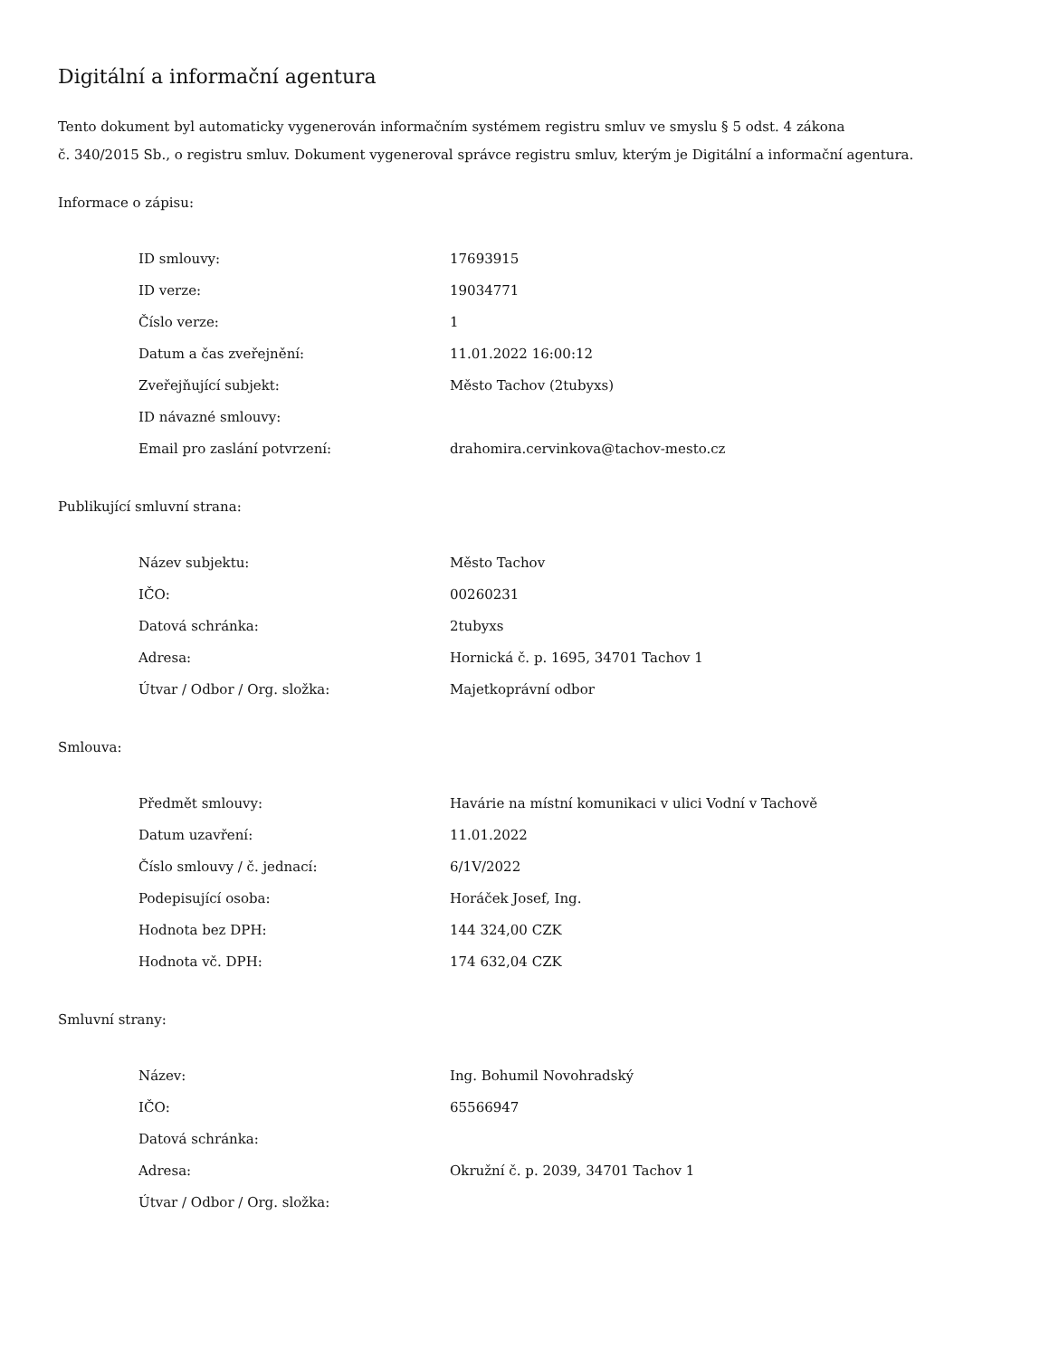Digitální a informační agentura
Tento dokument byl automaticky vygenerován informačním systémem registru smluv ve smyslu § 5 odst. 4 zákona
č. 340/2015 Sb., o registru smluv. Dokument vygeneroval správce registru smluv, kterým je Digitální a informační agentura.
Informace o zápisu:
| ID smlouvy: | 17693915 |
| ID verze: | 19034771 |
| Číslo verze: | 1 |
| Datum a čas zveřejnění: | 11.01.2022 16:00:12 |
| Zveřejňující subjekt: | Město Tachov (2tubyxs) |
| ID návazné smlouvy: | |
| Email pro zaslání potvrzení: | drahomira.cervinkova@tachov-mesto.cz |
Publikující smluvní strana:
| Název subjektu: | Město Tachov |
| IČO: | 00260231 |
| Datová schránka: | 2tubyxs |
| Adresa: | Hornická č. p. 1695, 34701 Tachov 1 |
| Útvar / Odbor / Org. složka: | Majetkoprávní odbor |
Smlouva:
| Předmět smlouvy: | Havárie na místní komunikaci v ulici Vodní v Tachově |
| Datum uzavření: | 11.01.2022 |
| Číslo smlouvy / č. jednací: | 6/1V/2022 |
| Podepisující osoba: | Horáček Josef, Ing. |
| Hodnota bez DPH: | 144 324,00 CZK |
| Hodnota vč. DPH: | 174 632,04 CZK |
Smluvní strany:
| Název: | Ing. Bohumil Novohradský |
| IČO: | 65566947 |
| Datová schránka: | |
| Adresa: | Okružní č. p. 2039, 34701 Tachov 1 |
| Útvar / Odbor / Org. složka: | |